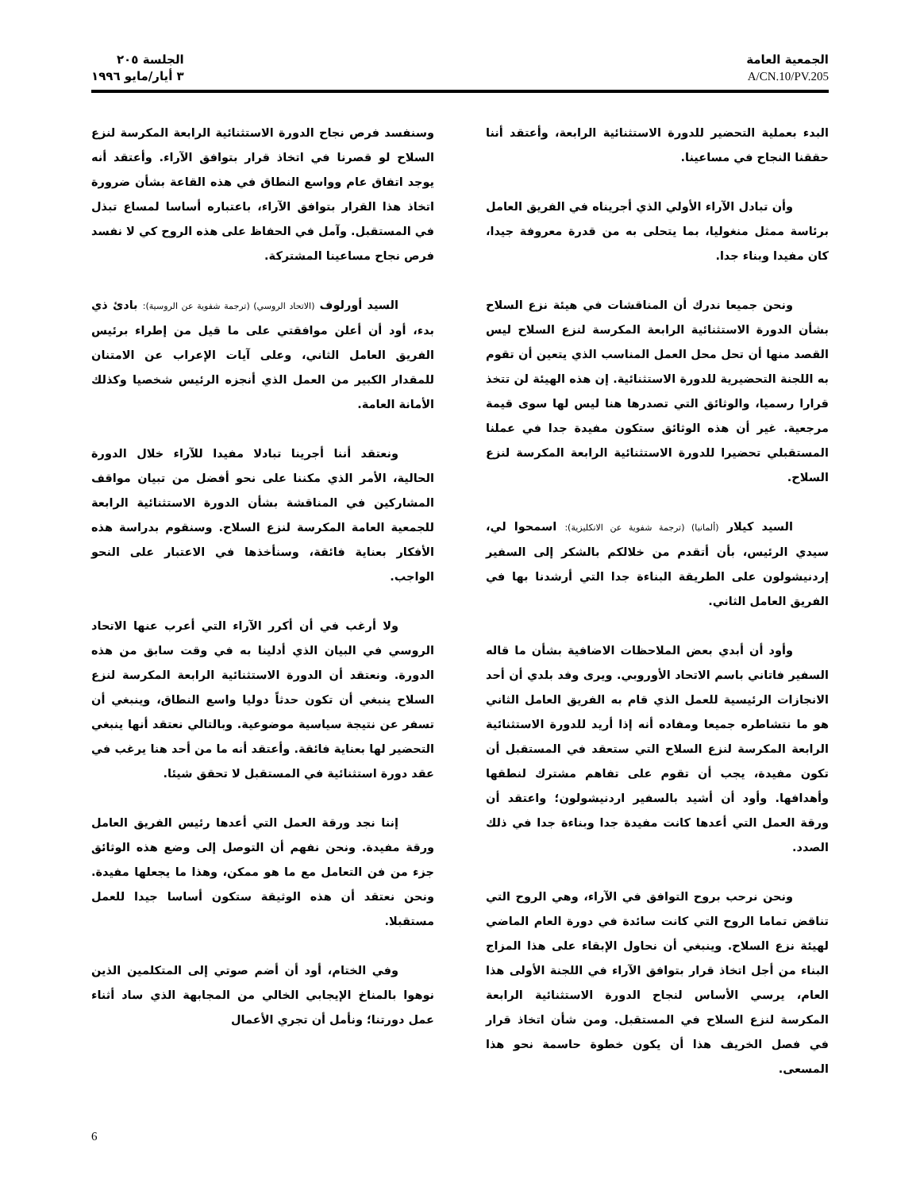الجمعية العامة
A/CN.10/PV.205
الجلسة ٢٠٥
٣ أيار/مايو ١٩٩٦
البدء بعملية التحضير للدورة الاستثنائية الرابعة، وأعتقد أننا حققنا النجاح في مساعينا.
وأن تبادل الآراء الأولي الذي أجريناه في الفريق العامل برئاسة ممثل منغوليا، بما يتحلى به من قدرة معروفة جيدا، كان مفيدا وبناء جدا.
ونحن جميعا ندرك أن المناقشات في هيئة نزع السلاح بشأن الدورة الاستثنائية الرابعة المكرسة لنزع السلاح ليس القصد منها أن تحل محل العمل المناسب الذي يتعين أن تقوم به اللجنة التحضيرية للدورة الاستثنائية. إن هذه الهيئة لن تتخذ قرارا رسميا، والوثائق التي تصدرها هنا ليس لها سوى قيمة مرجعية. غير أن هذه الوثائق ستكون مفيدة جدا في عملنا المستقبلي تحضيرا للدورة الاستثنائية الرابعة المكرسة لنزع السلاح.
السيد كيلار (ألمانيا) (ترجمة شفوية عن الانكليزية): اسمحوا لي، سيدي الرئيس، بأن أتقدم من خلالكم بالشكر إلى السفير إردنيشولون على الطريقة البناءة جدا التي أرشدنا بها في الفريق العامل الثاني.
وأود أن أبدي بعض الملاحظات الاضافية بشأن ما قاله السفير فاتاني باسم الاتحاد الأوروبي. ويرى وفد بلدي أن أحد الانجازات الرئيسية للعمل الذي قام به الفريق العامل الثاني هو ما نتشاطره جميعا ومفاده أنه إذا أريد للدورة الاستثنائية الرابعة المكرسة لنزع السلاح التي ستعقد في المستقبل أن تكون مفيدة، يجب أن تقوم على تفاهم مشترك لنطقها وأهدافها. وأود أن أشيد بالسفير اردنيشولون؛ واعتقد أن ورقة العمل التي أعدها كانت مفيدة جدا وبناءة جدا في ذلك الصدد.
ونحن نرحب بروح التوافق في الآراء، وهي الروح التي تناقض تماما الروح التي كانت سائدة في دورة العام الماضي لهيئة نزع السلاح. وينبغي أن نحاول الإبقاء على هذا المزاج البناء من أجل اتخاذ قرار بتوافق الآراء في اللجنة الأولى هذا العام، يرسي الأساس لنجاح الدورة الاستثنائية الرابعة المكرسة لنزع السلاح في المستقبل. ومن شأن اتخاذ قرار في فصل الخريف هذا أن يكون خطوة حاسمة نحو هذا المسعى.
وسنفسد فرص نجاح الدورة الاستثنائية الرابعة المكرسة لنزع السلاح لو قصرنا في اتخاذ قرار بتوافق الآراء. وأعتقد أنه يوجد اتفاق عام وواسع النطاق في هذه القاعة بشأن ضرورة اتخاذ هذا القرار بتوافق الآراء، باعتباره أساسا لمساع تبذل في المستقبل. وآمل في الحفاظ على هذه الروح كي لا نفسد فرص نجاح مساعينا المشتركة.
السيد أورلوف (الاتحاد الروسي) (ترجمة شفوية عن الروسية): بادئ ذي بدء، أود أن أعلن موافقتي على ما قيل من إطراء برئيس الفريق العامل الثاني، وعلى آيات الإعراب عن الامتنان للمقدار الكبير من العمل الذي أنجزه الرئيس شخصيا وكذلك الأمانة العامة.
ونعتقد أننا أجرينا تبادلا مفيدا للآراء خلال الدورة الحالية، الأمر الذي مكننا على نحو أفضل من تبيان مواقف المشاركين في المناقشة بشأن الدورة الاستثنائية الرابعة للجمعية العامة المكرسة لنزع السلاح. وسنقوم بدراسة هذه الأفكار بعناية فائقة، وسنأخذها في الاعتبار على النحو الواجب.
ولا أرغب في أن أكرر الآراء التي أعرب عنها الاتحاد الروسي في البيان الذي أدلينا به في وقت سابق من هذه الدورة. ونعتقد أن الدورة الاستثنائية الرابعة المكرسة لنزع السلاح ينبغي أن تكون حدثاً دوليا واسع النطاق، وينبغي أن تسفر عن نتيجة سياسية موضوعية. وبالتالي نعتقد أنها ينبغي التحضير لها بعناية فائقة. وأعتقد أنه ما من أحد هنا يرغب في عقد دورة استثنائية في المستقبل لا تحقق شيئا.
إننا نجد ورقة العمل التي أعدها رئيس الفريق العامل ورقة مفيدة. ونحن نفهم أن التوصل إلى وضع هذه الوثائق جزء من فن التعامل مع ما هو ممكن، وهذا ما يجعلها مفيدة. ونحن نعتقد أن هذه الوثيقة ستكون أساسا جيدا للعمل مستقبلا.
وفي الختام، أود أن أضم صوتي إلى المتكلمين الذين نوهوا بالمناخ الإيجابي الخالي من المجابهة الذي ساد أثناء عمل دورتنا؛ ونأمل أن تجري الأعمال
6